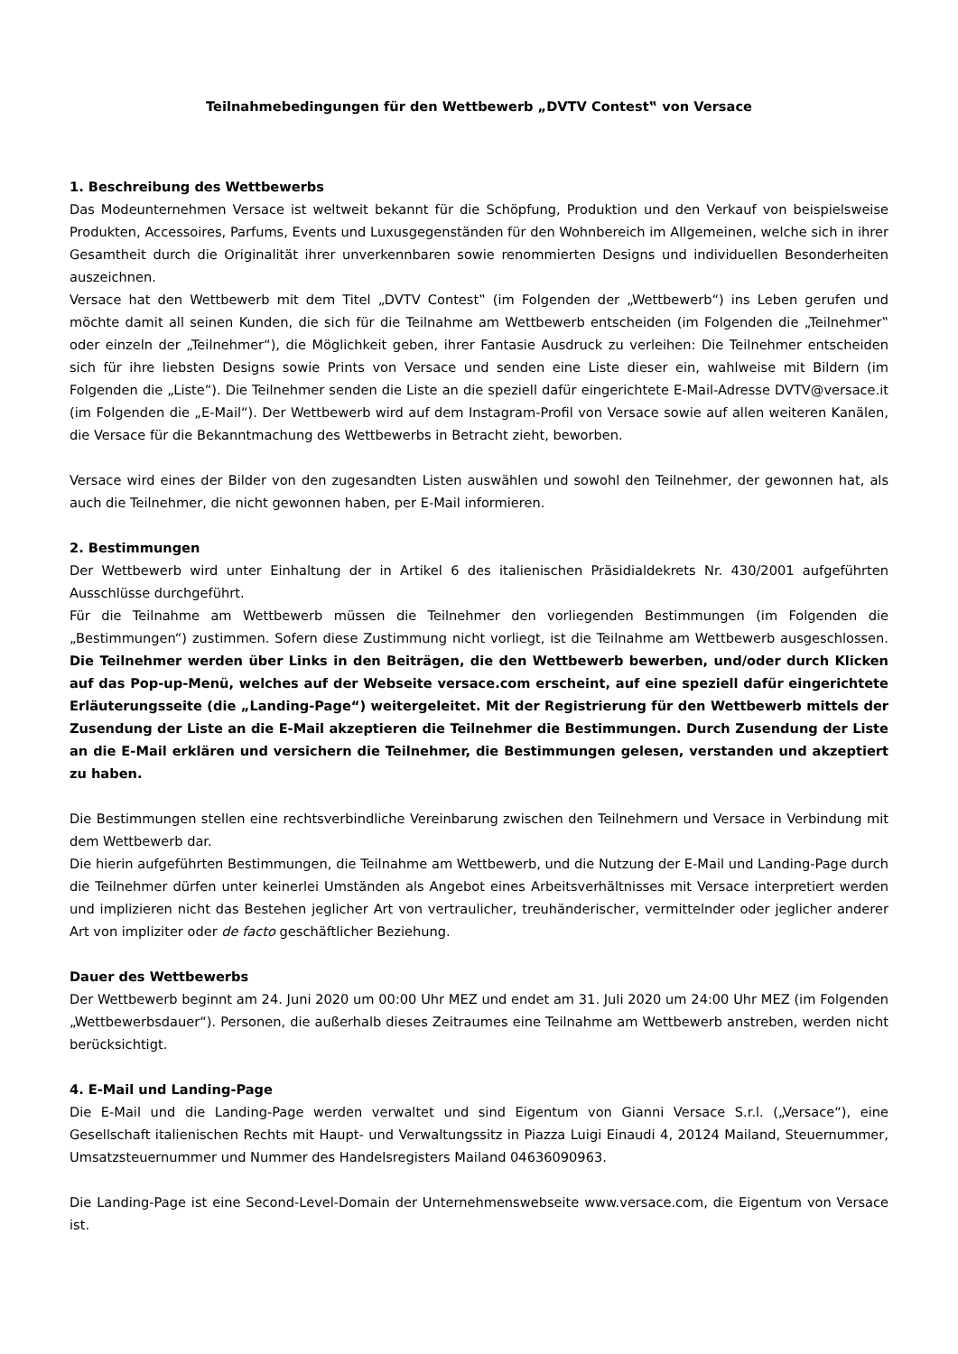Teilnahmebedingungen für den Wettbewerb „DVTV Contest‟ von Versace
1. Beschreibung des Wettbewerbs
Das Modeunternehmen Versace ist weltweit bekannt für die Schöpfung, Produktion und den Verkauf von beispielsweise Produkten, Accessoires, Parfums, Events und Luxusgegenständen für den Wohnbereich im Allgemeinen, welche sich in ihrer Gesamtheit durch die Originalität ihrer unverkennbaren sowie renommierten Designs und individuellen Besonderheiten auszeichnen.
Versace hat den Wettbewerb mit dem Titel „DVTV Contest‟ (im Folgenden der „Wettbewerb“) ins Leben gerufen und möchte damit all seinen Kunden, die sich für die Teilnahme am Wettbewerb entscheiden (im Folgenden die „Teilnehmer‟ oder einzeln der „Teilnehmer“), die Möglichkeit geben, ihrer Fantasie Ausdruck zu verleihen: Die Teilnehmer entscheiden sich für ihre liebsten Designs sowie Prints von Versace und senden eine Liste dieser ein, wahlweise mit Bildern (im Folgenden die „Liste“). Die Teilnehmer senden die Liste an die speziell dafür eingerichtete E-Mail-Adresse DVTV@versace.it (im Folgenden die „E-Mail“). Der Wettbewerb wird auf dem Instagram-Profil von Versace sowie auf allen weiteren Kanälen, die Versace für die Bekanntmachung des Wettbewerbs in Betracht zieht, beworben.
Versace wird eines der Bilder von den zugesandten Listen auswählen und sowohl den Teilnehmer, der gewonnen hat, als auch die Teilnehmer, die nicht gewonnen haben, per E-Mail informieren.
2. Bestimmungen
Der Wettbewerb wird unter Einhaltung der in Artikel 6 des italienischen Präsidialdekrets Nr. 430/2001 aufgeführten Ausschlüsse durchgeführt.
Für die Teilnahme am Wettbewerb müssen die Teilnehmer den vorliegenden Bestimmungen (im Folgenden die „Bestimmungen“) zustimmen. Sofern diese Zustimmung nicht vorliegt, ist die Teilnahme am Wettbewerb ausgeschlossen. Die Teilnehmer werden über Links in den Beiträgen, die den Wettbewerb bewerben, und/oder durch Klicken auf das Pop-up-Menü, welches auf der Webseite versace.com erscheint, auf eine speziell dafür eingerichtete Erläuterungsseite (die „Landing-Page“) weitergeleitet. Mit der Registrierung für den Wettbewerb mittels der Zusendung der Liste an die E-Mail akzeptieren die Teilnehmer die Bestimmungen. Durch Zusendung der Liste an die E-Mail erklären und versichern die Teilnehmer, die Bestimmungen gelesen, verstanden und akzeptiert zu haben.
Die Bestimmungen stellen eine rechtsverbindliche Vereinbarung zwischen den Teilnehmern und Versace in Verbindung mit dem Wettbewerb dar.
Die hierin aufgeführten Bestimmungen, die Teilnahme am Wettbewerb, und die Nutzung der E-Mail und Landing-Page durch die Teilnehmer dürfen unter keinerlei Umständen als Angebot eines Arbeitsverhältnisses mit Versace interpretiert werden und implizieren nicht das Bestehen jeglicher Art von vertraulicher, treuhänderischer, vermittelnder oder jeglicher anderer Art von impliziter oder de facto geschäftlicher Beziehung.
Dauer des Wettbewerbs
Der Wettbewerb beginnt am 24. Juni 2020 um 00:00 Uhr MEZ und endet am 31. Juli 2020 um 24:00 Uhr MEZ (im Folgenden „Wettbewerbsdauer“). Personen, die außerhalb dieses Zeitraumes eine Teilnahme am Wettbewerb anstreben, werden nicht berücksichtigt.
4. E-Mail und Landing-Page
Die E-Mail und die Landing-Page werden verwaltet und sind Eigentum von Gianni Versace S.r.l. („Versace“), eine Gesellschaft italienischen Rechts mit Haupt- und Verwaltungssitz in Piazza Luigi Einaudi 4, 20124 Mailand, Steuernummer, Umsatzsteuernummer und Nummer des Handelsregisters Mailand 04636090963.
Die Landing-Page ist eine Second-Level-Domain der Unternehmenswebseite www.versace.com, die Eigentum von Versace ist.